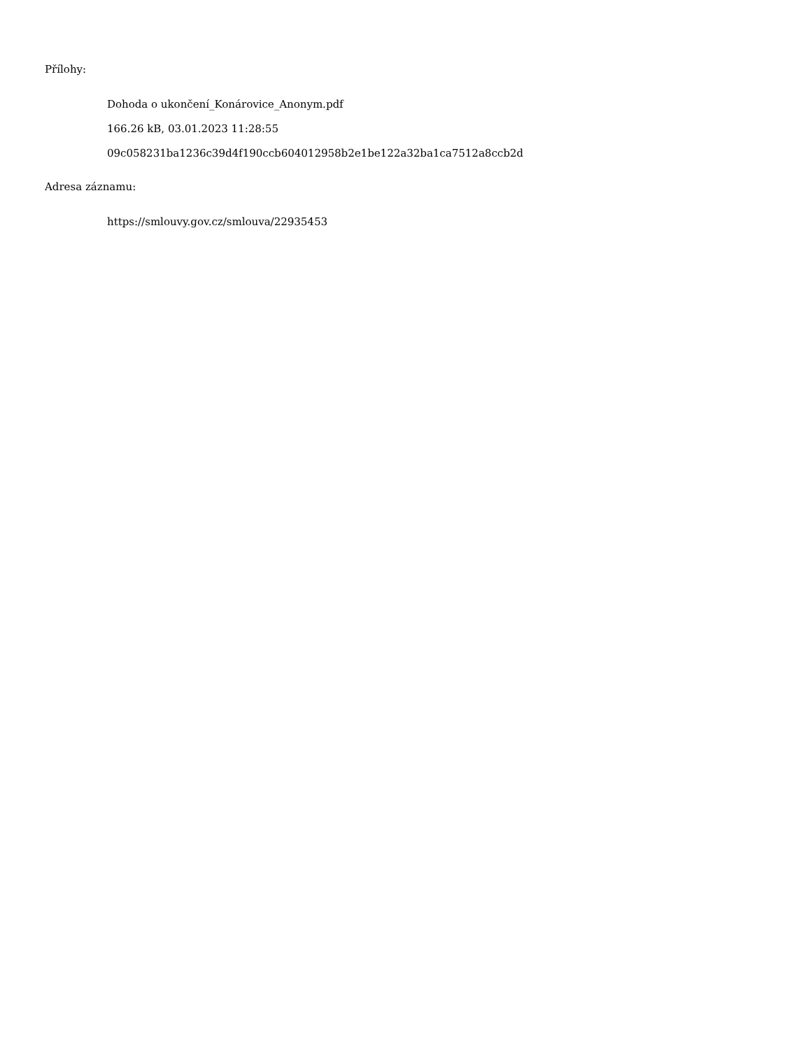Přílohy:
Dohoda o ukončení_Konárovice_Anonym.pdf
166.26 kB, 03.01.2023 11:28:55
09c058231ba1236c39d4f190ccb604012958b2e1be122a32ba1ca7512a8ccb2d
Adresa záznamu:
https://smlouvy.gov.cz/smlouva/22935453